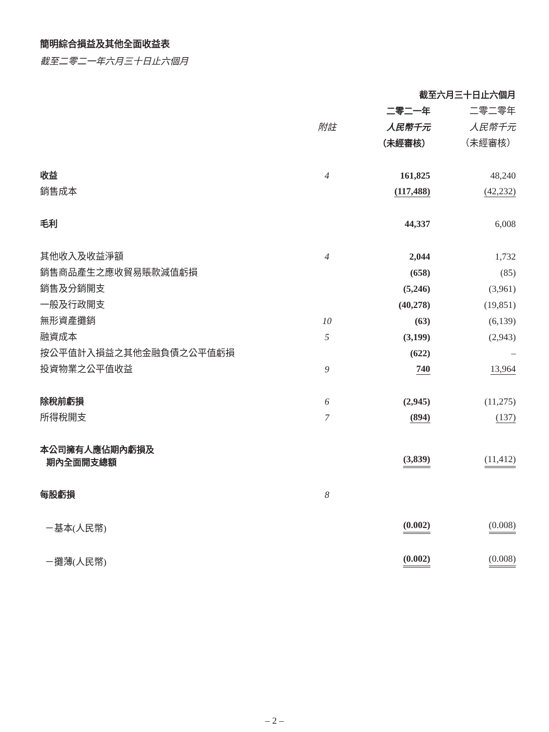簡明綜合損益及其他全面收益表
截至二零二一年六月三十日止六個月
| | | 截至六月三十日止六個月 | |
| --- | --- | --- | --- |
| | | 二零二一年 | 二零二零年 |
| | 附註 | 人民幣千元 | 人民幣千元 |
| | | （未經審核） | （未經審核） |
| 收益 | 4 | 161,825 | 48,240 |
| 銷售成本 | | (117,488) | (42,232) |
| 毛利 | | 44,337 | 6,008 |
| 其他收入及收益淨額 | 4 | 2,044 | 1,732 |
| 銷售商品產生之應收貿易賬款減值虧損 | | (658) | (85) |
| 銷售及分銷開支 | | (5,246) | (3,961) |
| 一般及行政開支 | | (40,278) | (19,851) |
| 無形資產攤銷 | 10 | (63) | (6,139) |
| 融資成本 | 5 | (3,199) | (2,943) |
| 按公平值計入損益之其他金融負債之公平值虧損 | | (622) | – |
| 投資物業之公平值收益 | 9 | 740 | 13,964 |
| 除稅前虧損 | 6 | (2,945) | (11,275) |
| 所得稅開支 | 7 | (894) | (137) |
| 本公司擁有人應佔期內虧損及 期內全面開支總額 | | (3,839) | (11,412) |
| 每股虧損 | 8 | | |
| －基本(人民幣) | | (0.002) | (0.008) |
| －攤薄(人民幣) | | (0.002) | (0.008) |
– 2 –